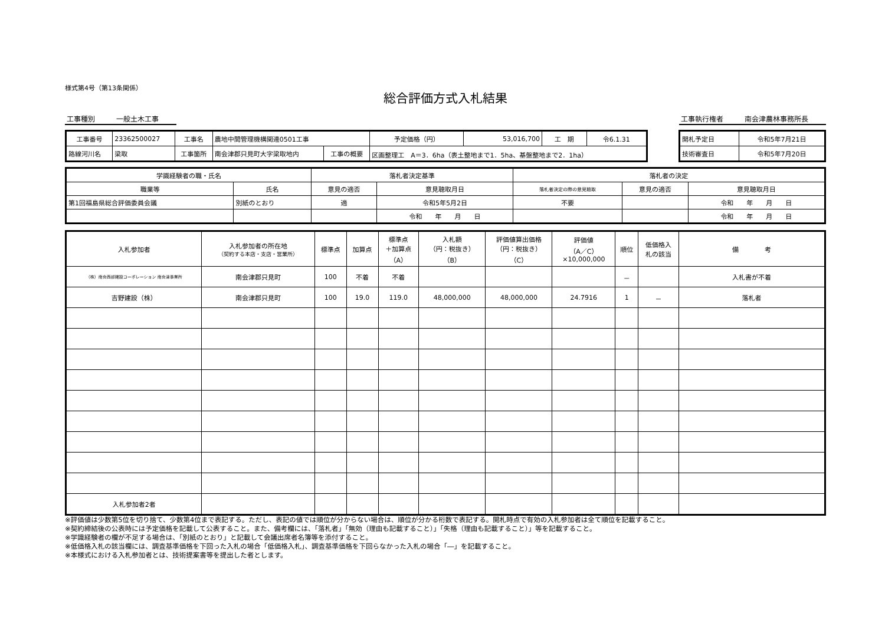様式第4号（第13条関係）
総合評価方式入札結果
工事種別　　　一般土木工事 工事執行権者　　　南会津農林事務所長
| 工事番号 | 23362500027 | 工事名 | 農地中間管理機構関連0501工事 | | 予定価格（円） | 53,016,700 | 工 期 | 令6.1.31 |
| 路線河川名 | 梁取 | 工事箇所 | 南会津郡只見町大字梁取地内 | 工事の概要 | 区画整理工 A＝3．6ha（表土整地まで1．5ha、基盤整地まで2．1ha） | | | |
| 開札予定日 | 令和5年7月21日 |
| 技術審査日 | 令和5年7月20日 |
| 学識経験者の職・氏名 | | 落札者決定基準 | | 落札者の決定 | | |
| 職業等 | 氏名 | 意見の適否 | 意見聴取月日 | 落札者決定の際の意見聴取 | 意見の適否 | 意見聴取月日 |
| 第1回福島県総合評価委員会議 | 別紙のとおり | 適 | 令和5年5月2日 | 不要 | | 令和 年 月 日 |
| | | | 令和 年 月 日 | | | 令和 年 月 日 |
| 入札参加者 | 入札参加者の所在地 （契約する本店・支店・営業所） | 標準点 | 加算点 | 標準点 ＋加算点 （A） | 入札額 （円：税抜き） （B） | 評価値算出価格 （円：税抜き） （C） | 評価値 （A／C） ×10,000,000 | 順位 | 低価格入 札の該当 | 備 考 |
| --- | --- | --- | --- | --- | --- | --- | --- | --- | --- | --- |
| （株）南会西部建設コーポレーション 南会津事業所 | 南会津郡只見町 | 100 | 不着 | 不着 | | | | － | | 入札書が不着 |
| 吉野建設（株） | 南会津郡只見町 | 100 | 19.0 | 119.0 | 48,000,000 | 48,000,000 | 24.7916 | 1 | － | 落札者 |
| 入札参加者2者 | | | | | | | | | | |
※評価値は少数第5位を切り捨て、少数第4位まで表記する。ただし、表記の値では順位が分からない場合は、順位が分かる桁数で表記する。開札時点で有効の入札参加者は全て順位を記載すること。
※契約締結後の公表時には予定価格を記載して公表すること。また、備考欄には、「落札者」「無効（理由も記載すること）」「失格（理由も記載すること）」等を記載すること。
※学識経験者の欄が不足する場合は、「別紙のとおり」と記載して会議出席者名簿等を添付すること。
※低価格入札の該当欄には、調査基準価格を下回った入札の場合「低価格入札」、調査基準価格を下回らなかった入札の場合「―」を記載すること。
※本様式における入札参加者とは、技術提案書等を提出した者とします。